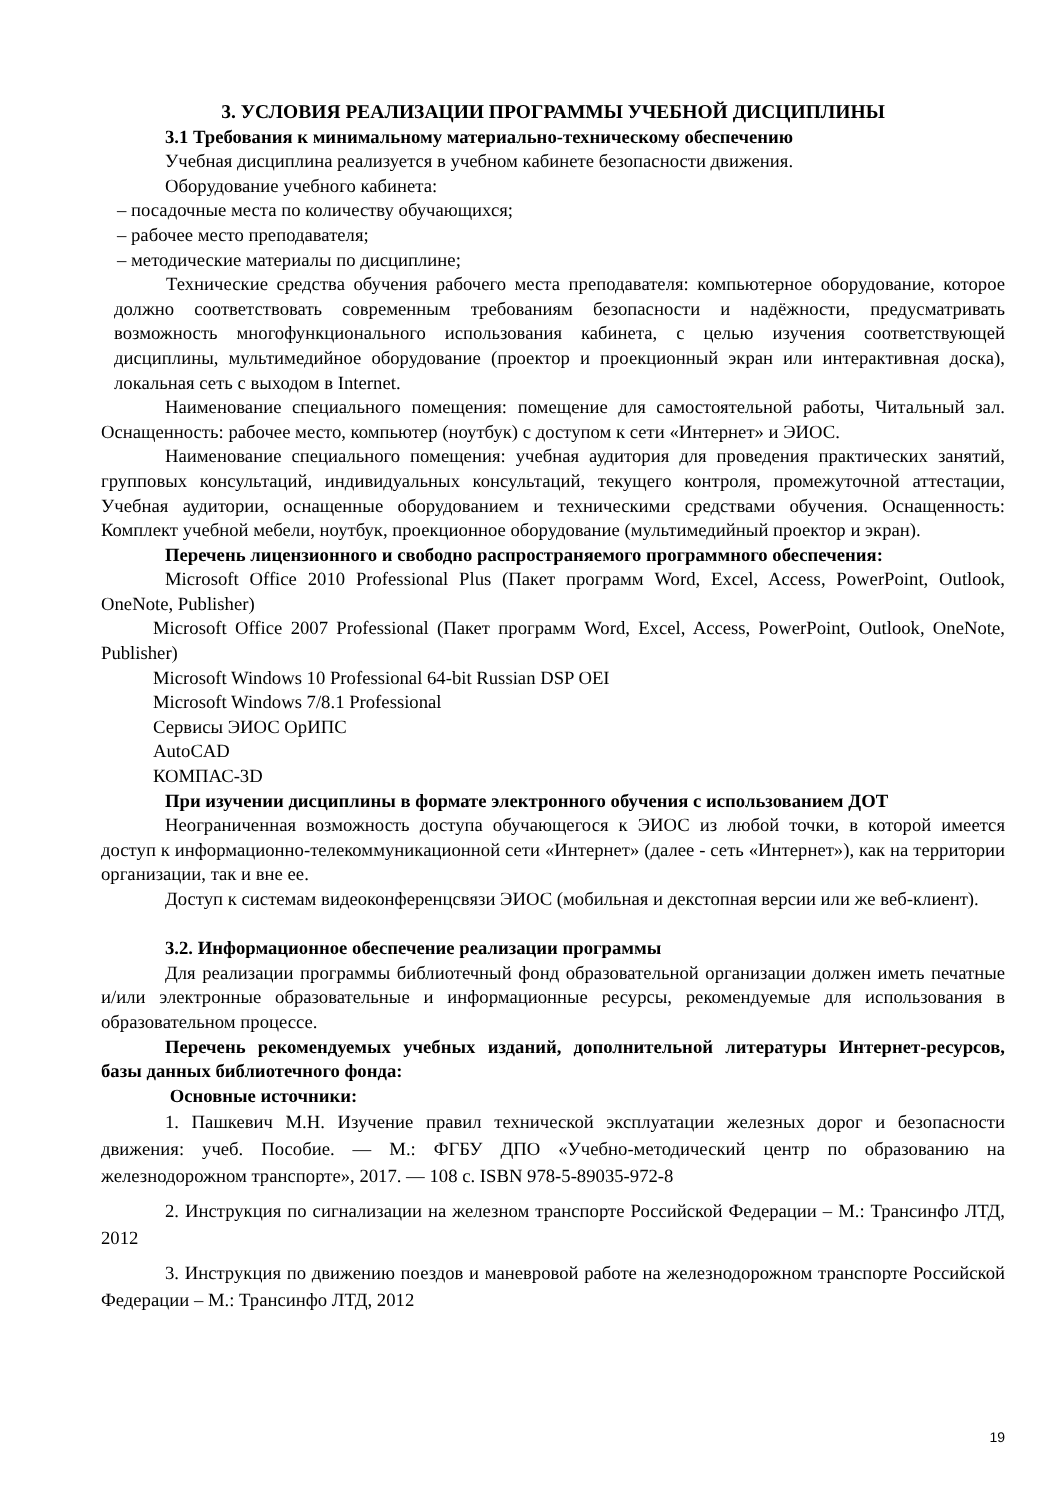3. УСЛОВИЯ РЕАЛИЗАЦИИ ПРОГРАММЫ УЧЕБНОЙ ДИСЦИПЛИНЫ
3.1 Требования к минимальному материально-техническому обеспечению
Учебная дисциплина реализуется в учебном кабинете безопасности движения.
Оборудование учебного кабинета:
– посадочные места по количеству обучающихся;
– рабочее место преподавателя;
– методические материалы по дисциплине;
Технические средства обучения рабочего места преподавателя: компьютерное оборудование, которое должно соответствовать современным требованиям безопасности и надёжности, предусматривать возможность многофункционального использования кабинета, с целью изучения соответствующей дисциплины, мультимедийное оборудование (проектор и проекционный экран или интерактивная доска), локальная сеть с выходом в Internet.
Наименование специального помещения: помещение для самостоятельной работы, Читальный зал. Оснащенность: рабочее место, компьютер (ноутбук) с доступом к сети «Интернет» и ЭИОС.
Наименование специального помещения: учебная аудитория для проведения практических занятий, групповых консультаций, индивидуальных консультаций, текущего контроля, промежуточной аттестации, Учебная аудитории, оснащенные оборудованием и техническими средствами обучения. Оснащенность: Комплект учебной мебели, ноутбук, проекционное оборудование (мультимедийный проектор и экран).
Перечень лицензионного и свободно распространяемого программного обеспечения:
Microsoft Office 2010 Professional Plus (Пакет программ Word, Excel, Access, PowerPoint, Outlook, OneNote, Publisher)
Microsoft Office 2007 Professional (Пакет программ Word, Excel, Access, PowerPoint, Outlook, OneNote, Publisher)
Microsoft Windows 10 Professional 64-bit Russian DSP OEI
Microsoft Windows 7/8.1 Professional
Сервисы ЭИОС ОрИПС
AutoCAD
КОМПАС-3D
При изучении дисциплины в формате электронного обучения с использованием ДОТ
Неограниченная возможность доступа обучающегося к ЭИОС из любой точки, в которой имеется доступ к информационно-телекоммуникационной сети «Интернет» (далее - сеть «Интернет»), как на территории организации, так и вне ее.
Доступ к системам видеоконференцсвязи ЭИОС (мобильная и декстопная версии или же веб-клиент).
3.2. Информационное обеспечение реализации программы
Для реализации программы библиотечный фонд образовательной организации должен иметь печатные и/или электронные образовательные и информационные ресурсы, рекомендуемые для использования в образовательном процессе.
Перечень рекомендуемых учебных изданий, дополнительной литературы Интернет-ресурсов, базы данных библиотечного фонда:
Основные источники:
1. Пашкевич М.Н. Изучение правил технической эксплуатации железных дорог и безопасности движения: учеб. Пособие. — М.: ФГБУ ДПО «Учебно-методический центр по образованию на железнодорожном транспорте», 2017. — 108 с. ISBN 978-5-89035-972-8
2. Инструкция по сигнализации на железном транспорте Российской Федерации – М.: Трансинфо ЛТД, 2012
3. Инструкция по движению поездов и маневровой работе на железнодорожном транспорте Российской Федерации – М.: Трансинфо ЛТД, 2012
19